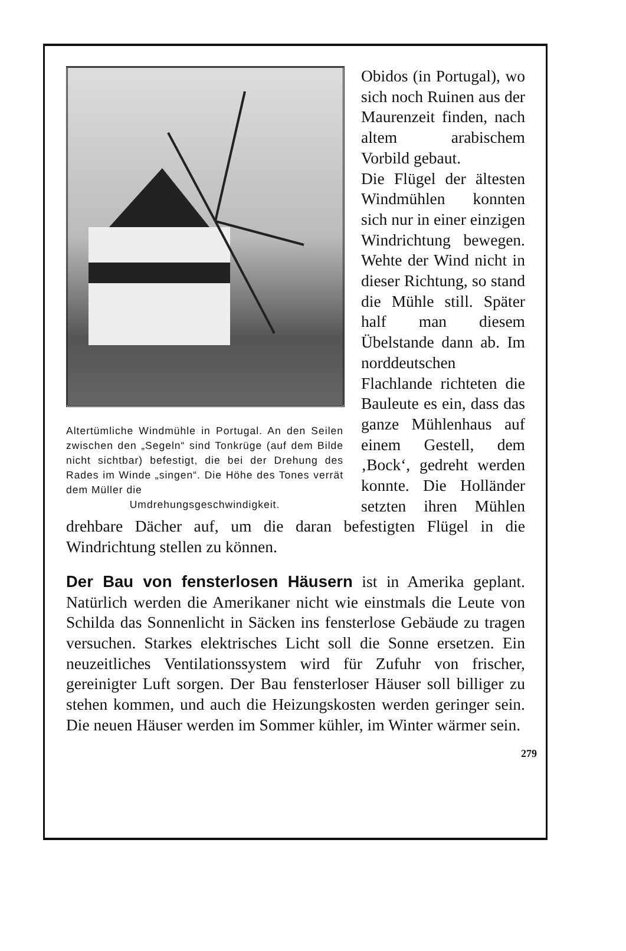Altertümliche Windmühle in Portugal. An den Seilen zwischen den „Segeln“ sind Tonkrüge (auf dem Bilde nicht sichtbar) befestigt, die bei der Drehung des Rades im Winde „singen“. Die Höhe des Tones verrät dem Müller die
Umdrehungsgeschwindigkeit.
Obidos (in Portugal), wo sich noch Ruinen aus der Maurenzeit finden, nach altem arabischem Vorbild gebaut.
Die Flügel der ältesten Windmühlen konnten sich nur in einer einzigen Windrichtung bewegen. Wehte der Wind nicht in dieser Richtung, so stand die Mühle still. Später half man diesem Übelstande dann ab. Im norddeutschen Flachlande richteten die Bauleute es ein, dass das ganze Mühlenhaus auf einem Gestell, dem ‚Bock‘, gedreht werden konnte. Die Holländer setzten ihren Mühlen drehbare Dächer auf, um die daran befestigten Flügel in die Windrichtung stellen zu können.
Der Bau von fensterlosen Häusern ist in Amerika geplant. Natürlich werden die Amerikaner nicht wie einstmals die Leute von Schilda das Sonnenlicht in Säcken ins fensterlose Gebäude zu tragen versuchen. Starkes elektrisches Licht soll die Sonne ersetzen. Ein neuzeitliches Ventilationssystem wird für Zufuhr von frischer, gereinigter Luft sorgen. Der Bau fensterloser Häuser soll billiger zu stehen kommen, und auch die Heizungskosten werden geringer sein. Die neuen Häuser werden im Sommer kühler, im Winter wärmer sein.
279